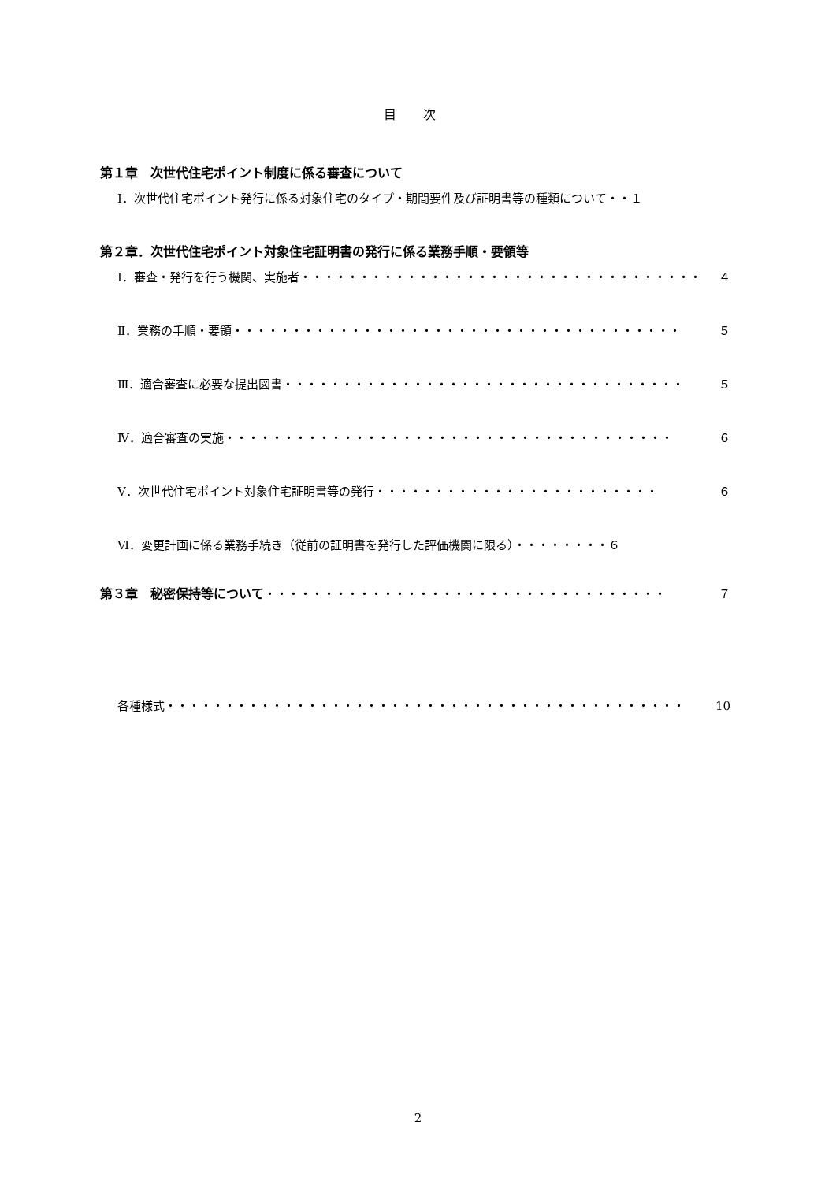目 次
第１章　次世代住宅ポイント制度に係る審査について
Ⅰ．次世代住宅ポイント発行に係る対象住宅のタイプ・期間要件及び証明書等の種類について・・１
第２章．次世代住宅ポイント対象住宅証明書の発行に係る業務手順・要領等
Ⅰ．審査・発行を行う機関、実施者 ・・・・・・・・・・・・・・・・・・・・・・・・・・・・・・・・・・ ４
Ⅱ．業務の手順・要領 ・・・・・・・・・・・・・・・・・・・・・・・・・・・・・・・・・・・・・・ ５
Ⅲ．適合審査に必要な提出図書 ・・・・・・・・・・・・・・・・・・・・・・・・・・・・・・・・・・ ５
Ⅳ．適合審査の実施 ・・・・・・・・・・・・・・・・・・・・・・・・・・・・・・・・・・・・・・ ６
Ⅴ．次世代住宅ポイント対象住宅証明書等の発行 ・・・・・・・・・・・・・・・・・・・・・・・・ ６
Ⅵ．変更計画に係る業務手続き（従前の証明書を発行した評価機関に限る）・・・・・・・・６
第３章　秘密保持等について ・・・・・・・・・・・・・・・・・・・・・・・・・・・・・・・・・・ ７
各種様式 ・・・・・・・・・・・・・・・・・・・・・・・・・・・・・・・・・・・・・・・・・・・・ 10
2